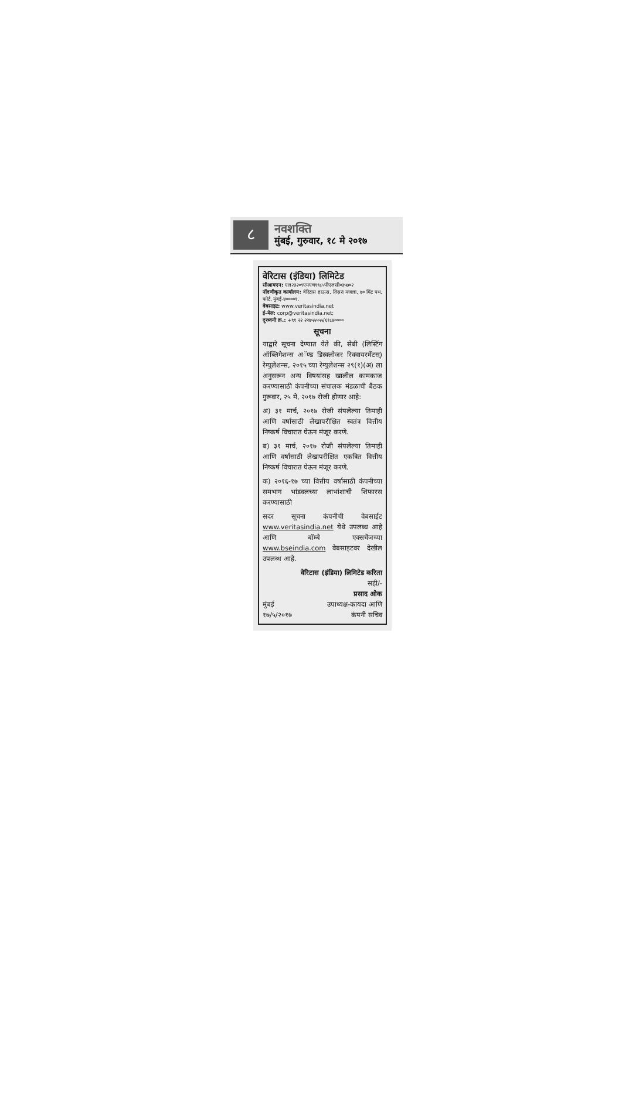८
नवशक्ति
मुंबई, गुरुवार, १८ मे २०१७
वेरिटास (इंडिया) लिमिटेड
सीआयएन: एल२३२०९एमएच१९८५पीएलसी०३५७०२
नोंदणीकृत कार्यालय: वेरिटास हाऊस, तिसरा मजला, ७० मिंट पथ, फोर्ट, मुंबई-४००००१.
वेबसाइट: www.veritasindia.net
ई-मेल: corp@veritasindia.net;
दूरध्वनी क्र.: +९१ २२ २२७५५५५५/६१८४००००
सूचना
याद्वारे सूचना देण्यात येते की, सेबी (लिस्टिंग ऑब्लिगेशन्स अॅण्ड डिस्क्लोजर रिक्वायरमेंटस्) रेग्युलेशन्स, २०१५ च्या रेग्युलेशन्स २९(१)(अ) ला अनुसरून अन्य विषयांसह खालील कामकाज करण्यासाठी कंपनीच्या संचालक मंडळाची बैठक गुरूवार, २५ मे, २०१७ रोजी होणार आहे:
अ) ३१ मार्च, २०१७ रोजी संपलेल्या तिमाही आणि वर्षासाठी लेखापरीक्षित स्वतंत्र वित्तीय निष्कर्ष विचारात घेऊन मंजूर करणे.
ब) ३१ मार्च, २०१७ रोजी संपलेल्या तिमाही आणि वर्षासाठी लेखापरीक्षित एकत्रित वित्तीय निष्कर्ष विचारात घेऊन मंजूर करणे.
क) २०१६-१७ च्या वित्तीय वर्षासाठी कंपनीच्या समभाग भांडवलच्या लाभांशाची शिफारस करण्यासाठी
सदर सूचना कंपनीची वेबसाईट www.veritasindia.net येथे उपलब्ध आहे आणि बॉम्बे एक्सचेंजच्या www.bseindia.com वेबसाइटवर देखील उपलब्ध आहे.
वेरिटास (इंडिया) लिमिटेड करिता
सही/-
प्रसाद ओक
मुंबई उपाध्यक्ष-कायदा आणि
१७/५/२०१७ कंपनी सचिव